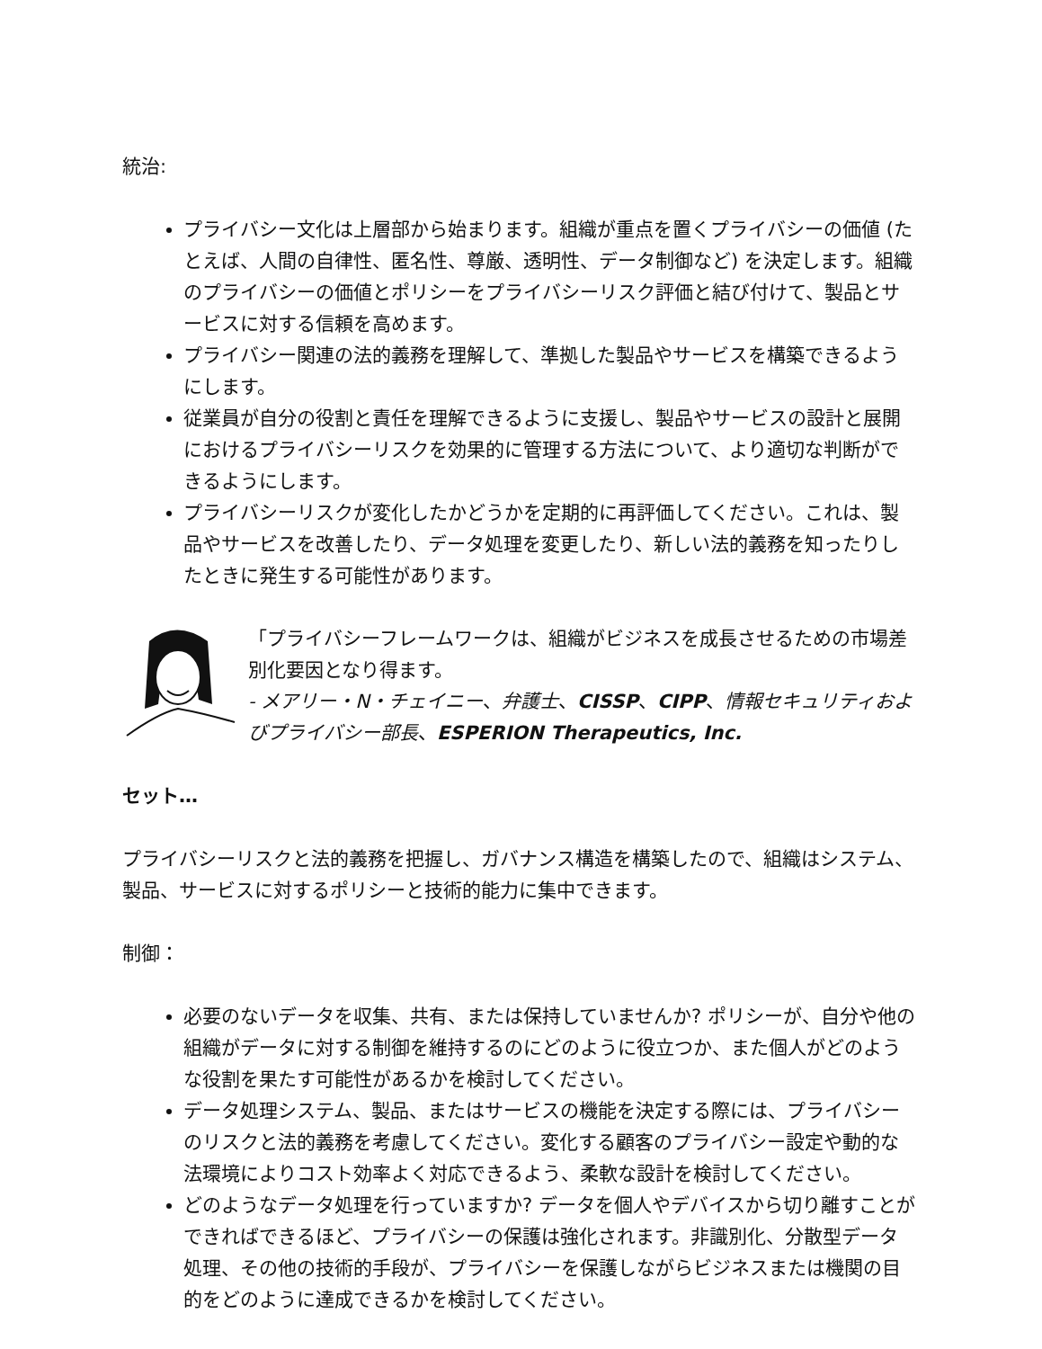統治:
プライバシー文化は上層部から始まります。組織が重点を置くプライバシーの価値 (たとえば、人間の自律性、匿名性、尊厳、透明性、データ制御など) を決定します。組織のプライバシーの価値とポリシーをプライバシーリスク評価と結び付けて、製品とサービスに対する信頼を高めます。
プライバシー関連の法的義務を理解して、準拠した製品やサービスを構築できるようにします。
従業員が自分の役割と責任を理解できるように支援し、製品やサービスの設計と展開におけるプライバシーリスクを効果的に管理する方法について、より適切な判断ができるようにします。
プライバシーリスクが変化したかどうかを定期的に再評価してください。これは、製品やサービスを改善したり、データ処理を変更したり、新しい法的義務を知ったりしたときに発生する可能性があります。
「プライバシーフレームワークは、組織がビジネスを成長させるための市場差別化要因となり得ます。
- メアリー・N・チェイニー、弁護士、CISSP、CIPP、情報セキュリティおよびプライバシー部長、ESPERION Therapeutics, Inc.
セット…
プライバシーリスクと法的義務を把握し、ガバナンス構造を構築したので、組織はシステム、製品、サービスに対するポリシーと技術的能力に集中できます。
制御：
必要のないデータを収集、共有、または保持していませんか? ポリシーが、自分や他の組織がデータに対する制御を維持するのにどのように役立つか、また個人がどのような役割を果たす可能性があるかを検討してください。
データ処理システム、製品、またはサービスの機能を決定する際には、プライバシーのリスクと法的義務を考慮してください。変化する顧客のプライバシー設定や動的な法環境によりコスト効率よく対応できるよう、柔軟な設計を検討してください。
どのようなデータ処理を行っていますか? データを個人やデバイスから切り離すことができればできるほど、プライバシーの保護は強化されます。非識別化、分散型データ処理、その他の技術的手段が、プライバシーを保護しながらビジネスまたは機関の目的をどのように達成できるかを検討してください。